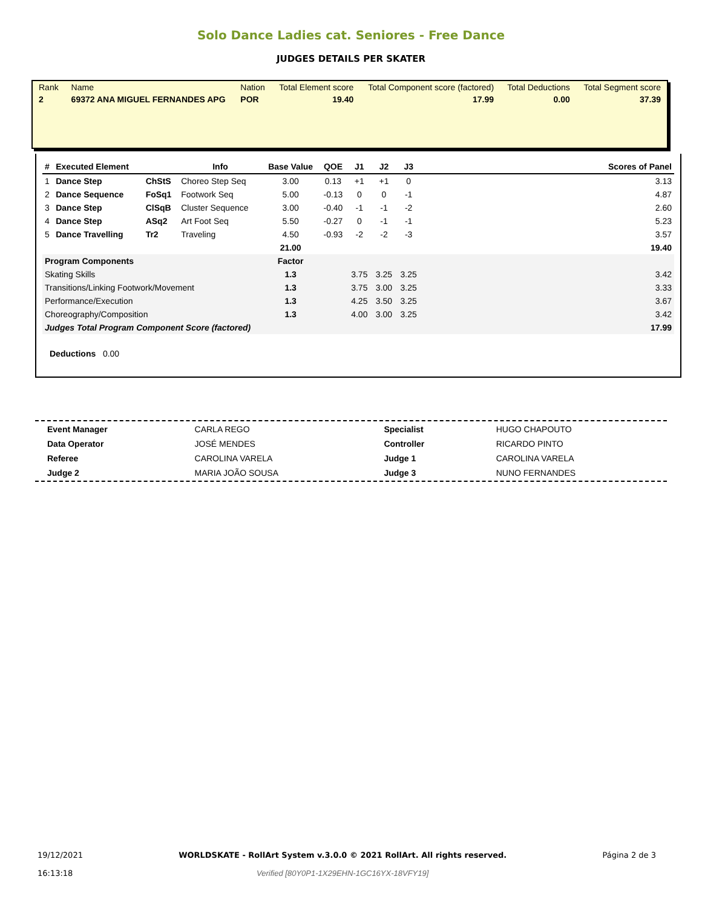Solo Dance Ladies cat. Seniores - Free Dance
JUDGES DETAILS PER SKATER
| Rank | Name | Nation | Total Element score | Total Component score (factored) | Total Deductions | Total Segment score |
| 2 | 69372 ANA MIGUEL FERNANDES APG | POR | 19.40 | 17.99 | 0.00 | 37.39 |
| # | Executed Element | | Info | Base Value | QOE | J1 | J2 | J3 | | Scores of Panel |
| --- | --- | --- | --- | --- | --- | --- | --- | --- | --- | --- |
| 1 | Dance Step | ChStS | Choreo Step Seq | 3.00 | 0.13 | +1 | +1 | 0 | | 3.13 |
| 2 | Dance Sequence | FoSq1 | Footwork Seq | 5.00 | -0.13 | 0 | 0 | -1 | | 4.87 |
| 3 | Dance Step | ClSqB | Cluster Sequence | 3.00 | -0.40 | -1 | -1 | -2 | | 2.60 |
| 4 | Dance Step | ASq2 | Art Foot Seq | 5.50 | -0.27 | 0 | -1 | -1 | | 5.23 |
| 5 | Dance Travelling | Tr2 | Traveling | 4.50 | -0.93 | -2 | -2 | -3 | | 3.57 |
| | | | | 21.00 | | | | | | 19.40 |
| Program Components | | | | Factor | | | | | | |
| Skating Skills | | | | 1.3 | | 3.75 | 3.25 | 3.25 | | 3.42 |
| Transitions/Linking Footwork/Movement | | | | 1.3 | | 3.75 | 3.00 | 3.25 | | 3.33 |
| Performance/Execution | | | | 1.3 | | 4.25 | 3.50 | 3.25 | | 3.67 |
| Choreography/Composition | | | | 1.3 | | 4.00 | 3.00 | 3.25 | | 3.42 |
| Judges Total Program Component Score (factored) | | | | | | | | | | 17.99 |
Deductions 0.00
| Event Manager | CARLA REGO | Specialist | HUGO CHAPOUTO |
| Data Operator | JOSÉ MENDES | Controller | RICARDO PINTO |
| Referee | CAROLINA VARELA | Judge 1 | CAROLINA VARELA |
| Judge 2 | MARIA JOÃO SOUSA | Judge 3 | NUNO FERNANDES |
19/12/2021
16:13:18
WORLDSKATE - RollArt System v.3.0.0 © 2021 RollArt. All rights reserved.
Verified [80Y0P1-1X29EHN-1GC16YX-18VFY19]
Página 2 de 3